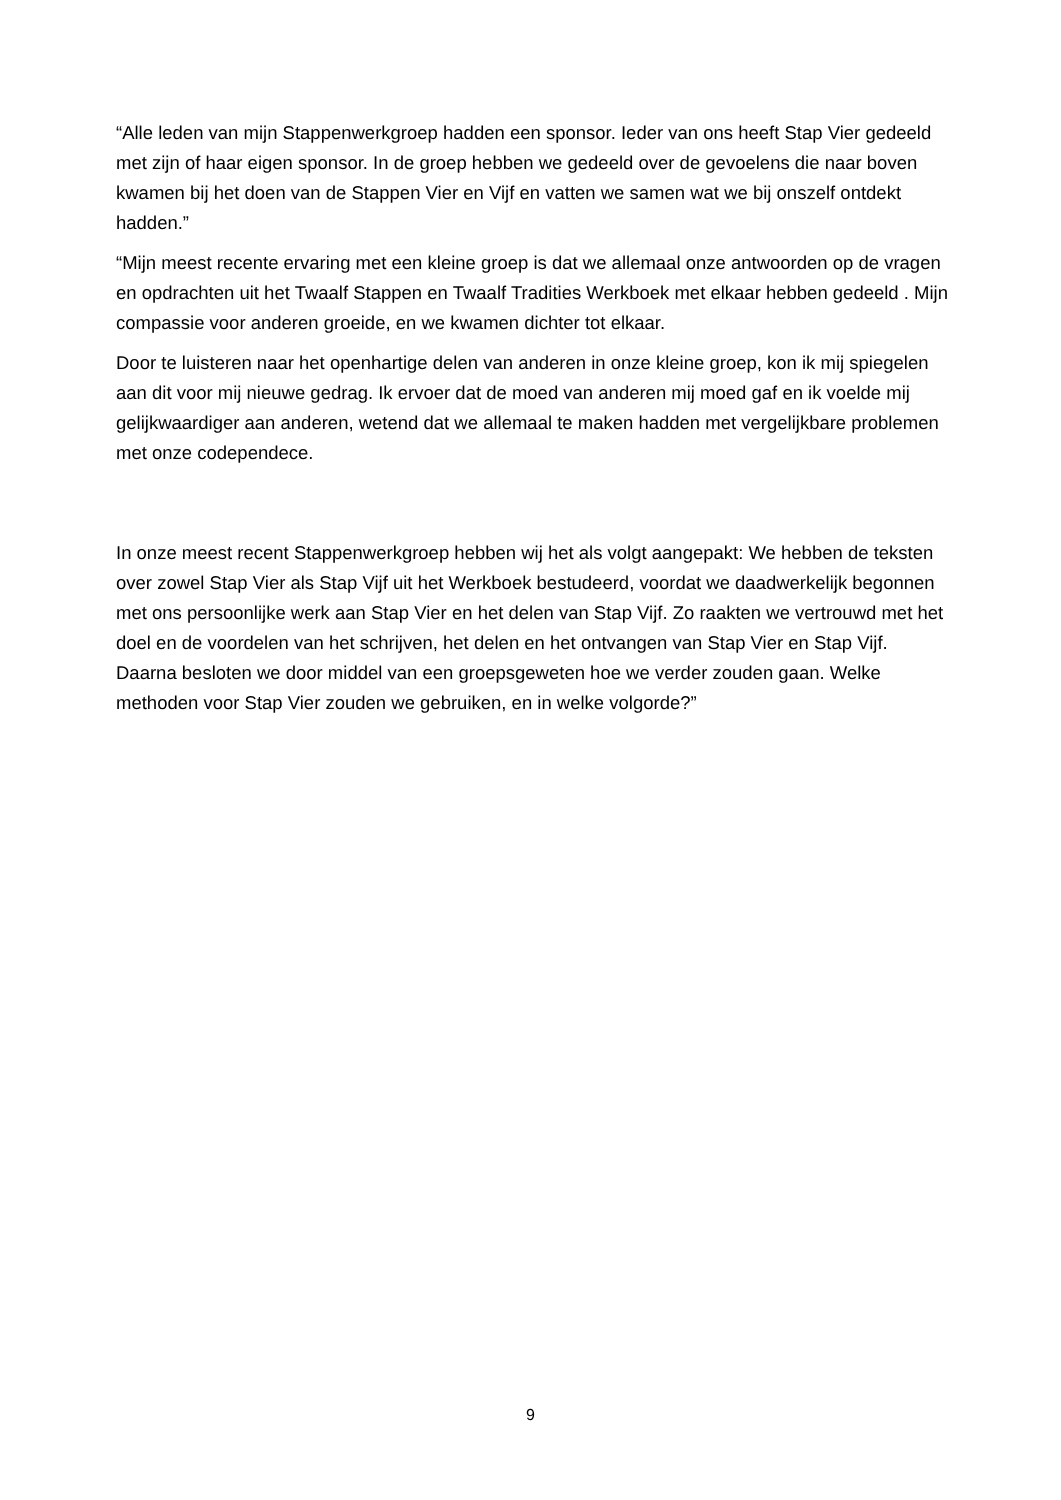“Alle leden van mijn Stappenwerkgroep hadden een sponsor. Ieder van ons heeft Stap Vier gedeeld met zijn of haar eigen sponsor. In de groep hebben we gedeeld over de gevoelens die naar boven kwamen bij het doen van de Stappen Vier en Vijf en vatten we samen wat we bij onszelf ontdekt hadden.”
“Mijn meest recente ervaring met een kleine groep is dat we allemaal onze antwoorden op de vragen en opdrachten uit het Twaalf Stappen en Twaalf Tradities Werkboek met elkaar hebben gedeeld . Mijn compassie voor anderen groeide, en we kwamen dichter tot elkaar.
Door te luisteren naar het openhartige delen van anderen in onze kleine groep, kon ik mij spiegelen aan dit voor mij nieuwe gedrag. Ik ervoer dat de moed van anderen mij moed gaf en ik voelde mij gelijkwaardiger aan anderen, wetend dat we allemaal te maken hadden met vergelijkbare problemen met onze codependece.
In onze meest recent Stappenwerkgroep hebben wij het als volgt aangepakt: We hebben de teksten over zowel Stap Vier als Stap Vijf uit het Werkboek bestudeerd, voordat we daadwerkelijk begonnen met ons persoonlijke werk aan Stap Vier en het delen van Stap Vijf. Zo raakten we vertrouwd met het doel en de voordelen van het schrijven, het delen en het ontvangen van Stap Vier en Stap Vijf. Daarna besloten we door middel van een groepsgeweten hoe we verder zouden gaan. Welke methoden voor Stap Vier zouden we gebruiken, en in welke volgorde?”
9